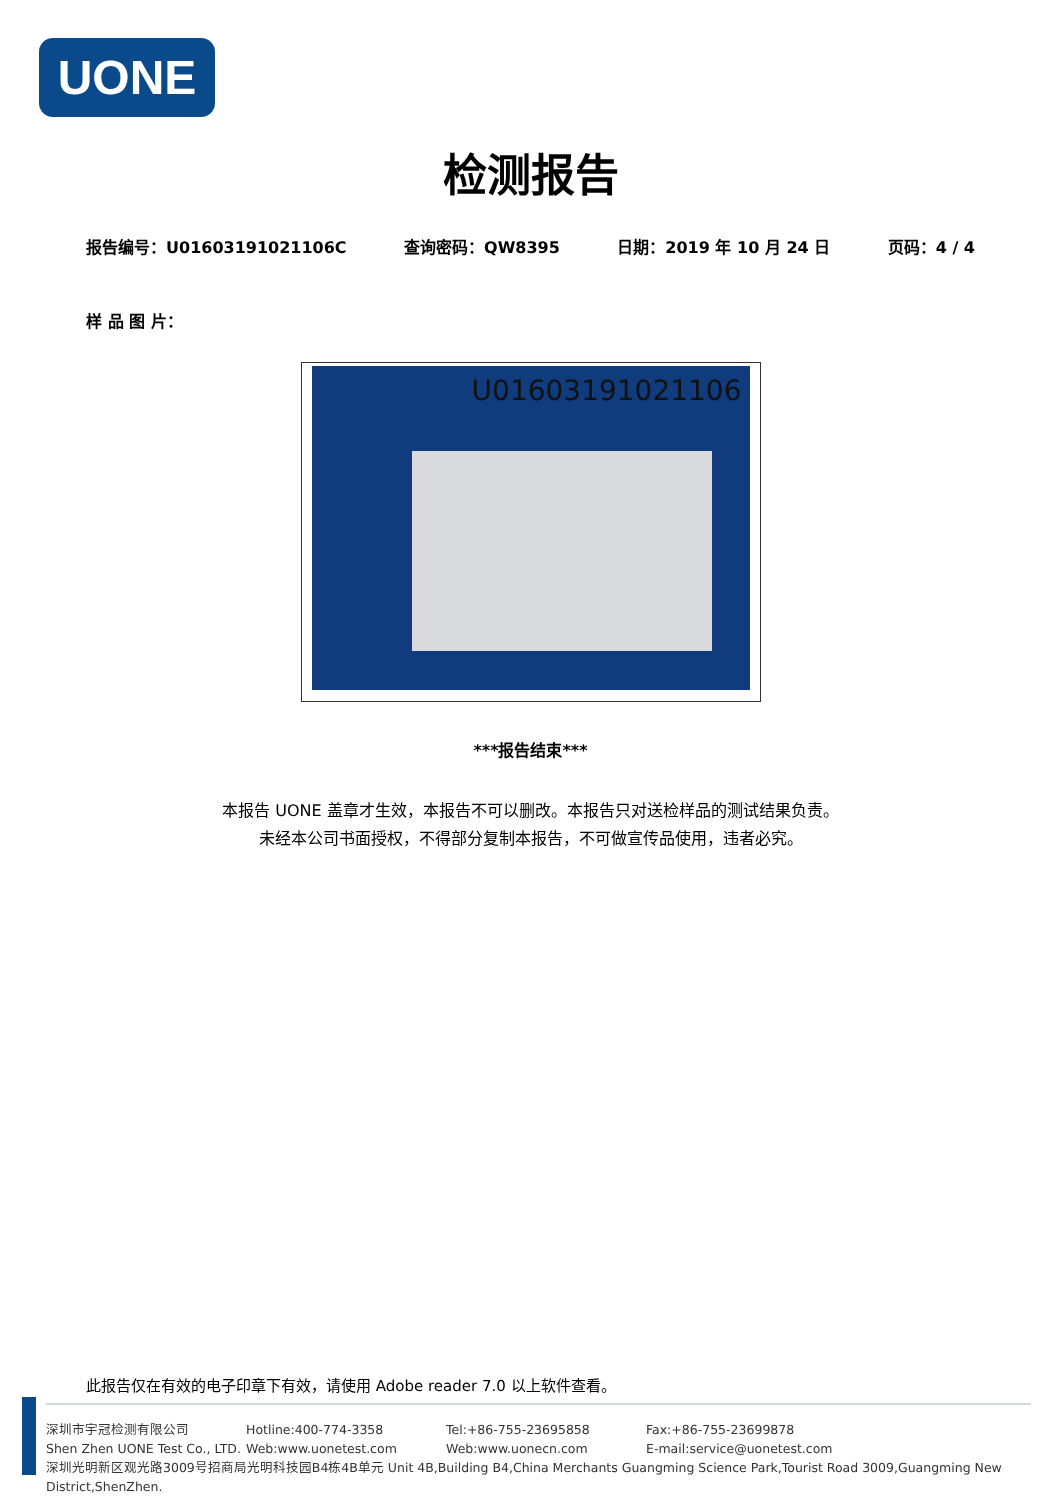UONE
检测报告
报告编号：U01603191021106C 查询密码：QW8395 日期：2019 年 10 月 24 日 页码：4 / 4
样 品 图 片：
U01603191021106
***报告结束***
本报告 UONE 盖章才生效，本报告不可以删改。本报告只对送检样品的测试结果负责。
未经本公司书面授权，不得部分复制本报告，不可做宣传品使用，违者必究。
此报告仅在有效的电子印章下有效，请使用 Adobe reader 7.0 以上软件查看。
深圳市宇冠检测有限公司 Hotline:400-774-3358 Tel:+86-755-23695858 Fax:+86-755-23699878
Shen Zhen UONE Test Co., LTD.
Web:www.uonetest.com Web:www.uonecn.com E-mail:service@uonetest.com
深圳光明新区观光路3009号招商局光明科技园B4栋4B单元 Unit 4B,Building B4,China Merchants Guangming Science Park,Tourist Road 3009,Guangming New District,ShenZhen.